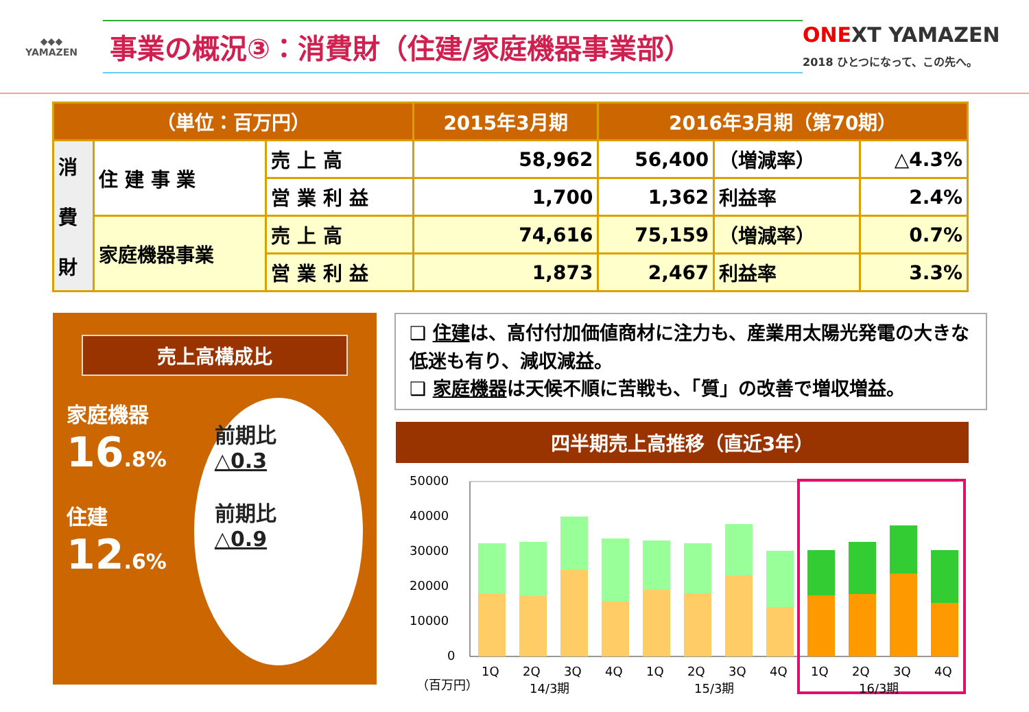◆◆◆
YAMAZEN
事業の概況③：消費財（住建/家庭機器事業部）
ONEXT YAMAZEN
2018 ひとつになって、この先へ。
| （単位：百万円） | | | 2015年3月期 | 2016年3月期（第70期） | | |
| --- | --- | --- | --- | --- | --- | --- |
| 消 費 財 | 住 建 事 業 | 売 上 高 | 58,962 | 56,400 | （増減率） | △4.3% |
| | | 営 業 利 益 | 1,700 | 1,362 | 利益率 | 2.4% |
| | 家庭機器事業 | 売 上 高 | 74,616 | 75,159 | （増減率） | 0.7% |
| | | 営 業 利 益 | 1,873 | 2,467 | 利益率 | 3.3% |
売上高構成比
家庭機器
16.8%
住建
12.6%
前期比
△0.3
前期比
△0.9
❑ 住建は、高付付加価値商材に注力も、産業用太陽光発電の大きな低迷も有り、減収減益。
❑ 家庭機器は天候不順に苦戦も、「質」の改善で増収増益。
四半期売上高推移（直近3年）
50000
40000
30000
20000
10000
0
1Q
2Q
3Q
4Q
1Q
2Q
3Q
4Q
1Q
2Q
3Q
4Q
14/3期
15/3期
16/3期
（百万円）